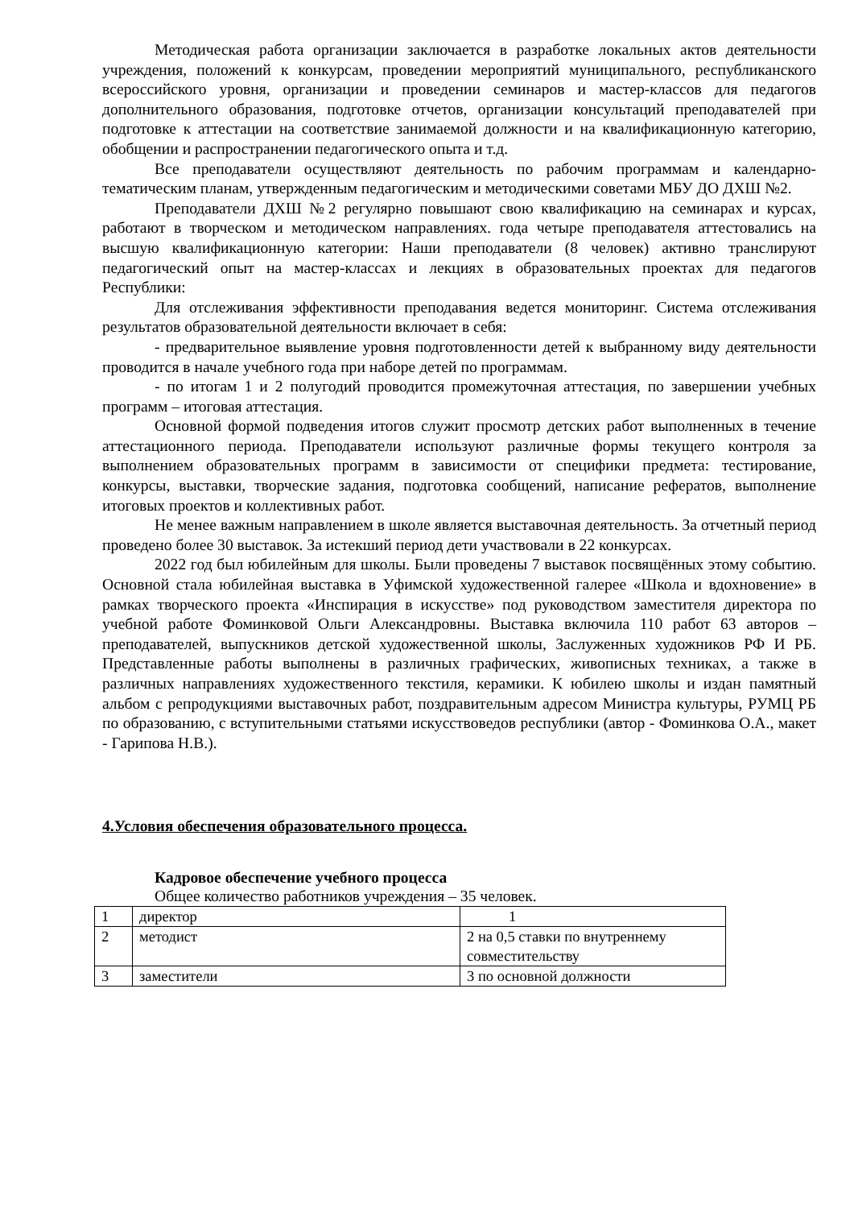Методическая работа организации заключается в разработке локальных актов деятельности учреждения, положений к конкурсам, проведении мероприятий муниципального, республиканского всероссийского уровня, организации и проведении семинаров и мастер-классов для педагогов дополнительного образования, подготовке отчетов, организации консультаций преподавателей при подготовке к аттестации на соответствие занимаемой должности и на квалификационную категорию, обобщении и распространении педагогического опыта и т.д.
Все преподаватели осуществляют деятельность по рабочим программам и календарно-тематическим планам, утвержденным педагогическим и методическими советами МБУ ДО ДХШ №2.
Преподаватели ДХШ №2 регулярно повышают свою квалификацию на семинарах и курсах, работают в творческом и методическом направлениях. года четыре преподавателя аттестовались на высшую квалификационную категории: Наши преподаватели (8 человек) активно транслируют педагогический опыт на мастер-классах и лекциях в образовательных проектах для педагогов Республики:
Для отслеживания эффективности преподавания ведется мониторинг. Система отслеживания результатов образовательной деятельности включает в себя:
- предварительное выявление уровня подготовленности детей к выбранному виду деятельности проводится в начале учебного года при наборе детей по программам.
- по итогам 1 и 2 полугодий проводится промежуточная аттестация, по завершении учебных программ – итоговая аттестация.
Основной формой подведения итогов служит просмотр детских работ выполненных в течение аттестационного периода. Преподаватели используют различные формы текущего контроля за выполнением образовательных программ в зависимости от специфики предмета: тестирование, конкурсы, выставки, творческие задания, подготовка сообщений, написание рефератов, выполнение итоговых проектов и коллективных работ.
Не менее важным направлением в школе является выставочная деятельность. За отчетный период проведено более 30 выставок. За истекший период дети участвовали в 22 конкурсах.
2022 год был юбилейным для школы. Были проведены 7 выставок посвящённых этому событию. Основной стала юбилейная выставка в Уфимской художественной галерее «Школа и вдохновение» в рамках творческого проекта «Инспирация в искусстве» под руководством заместителя директора по учебной работе Фоминковой Ольги Александровны. Выставка включила 110 работ 63 авторов – преподавателей, выпускников детской художественной школы, Заслуженных художников РФ И РБ. Представленные работы выполнены в различных графических, живописных техниках, а также в различных направлениях художественного текстиля, керамики. К юбилею школы и издан памятный альбом с репродукциями выставочных работ, поздравительным адресом Министра культуры, РУМЦ РБ по образованию, с вступительными статьями искусствоведов республики (автор - Фоминкова О.А., макет - Гарипова Н.В.).
4.Условия обеспечения образовательного процесса.
Кадровое обеспечение учебного процесса
Общее количество работников учреждения – 35 человек.
| 1 | директор | 1 |
| 2 | методист | 2 на 0,5 ставки по внутреннему совместительству |
| 3 | заместители | 3 по основной должности |